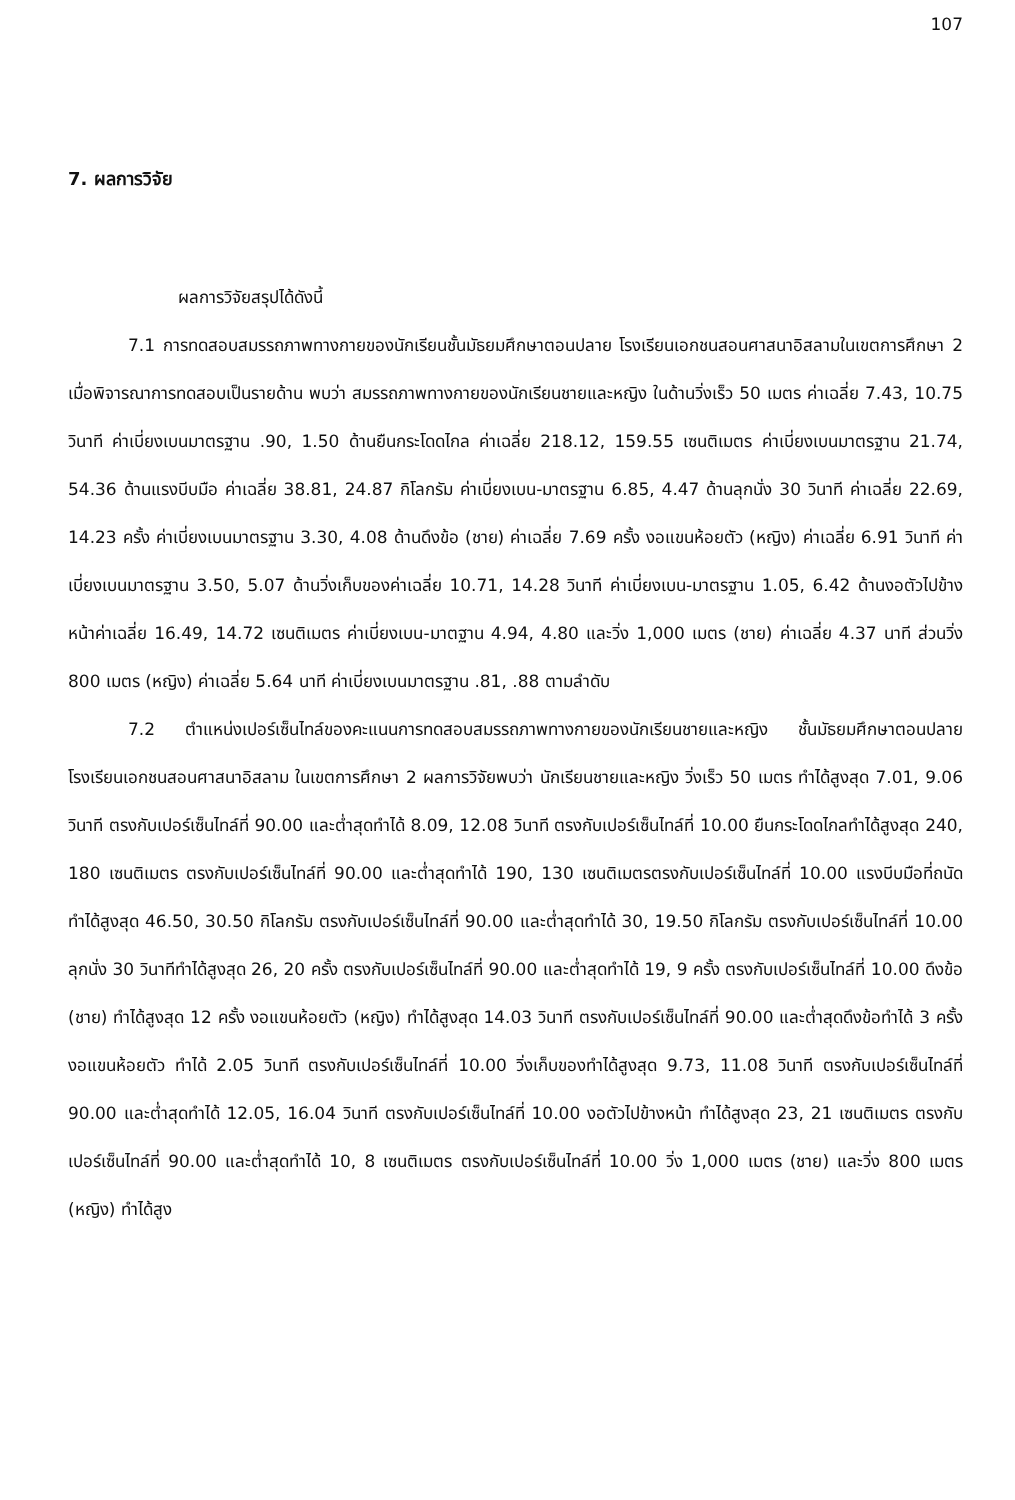107
7. ผลการวิจัย
ผลการวิจัยสรุปได้ดังนี้
7.1 การทดสอบสมรรถภาพทางกายของนักเรียนชั้นมัธยมศึกษาตอนปลาย โรงเรียนเอกชนสอนศาสนาอิสลามในเขตการศึกษา 2 เมื่อพิจารณาการทดสอบเป็นรายด้าน พบว่า สมรรถภาพทางกายของนักเรียนชายและหญิง ในด้านวิ่งเร็ว 50 เมตร ค่าเฉลี่ย 7.43, 10.75 วินาที ค่าเบี่ยงเบนมาตรฐาน .90, 1.50 ด้านยืนกระโดดไกล ค่าเฉลี่ย 218.12, 159.55 เซนติเมตร ค่าเบี่ยงเบนมาตรฐาน 21.74, 54.36 ด้านแรงบีบมือ ค่าเฉลี่ย 38.81, 24.87 กิโลกรัม ค่าเบี่ยงเบน-มาตรฐาน 6.85, 4.47 ด้านลุกนั่ง 30 วินาที ค่าเฉลี่ย 22.69, 14.23 ครั้ง ค่าเบี่ยงเบนมาตรฐาน 3.30, 4.08 ด้านดึงข้อ (ชาย) ค่าเฉลี่ย 7.69 ครั้ง งอแขนห้อยตัว (หญิง) ค่าเฉลี่ย 6.91 วินาที ค่าเบี่ยงเบนมาตรฐาน 3.50, 5.07 ด้านวิ่งเก็บของค่าเฉลี่ย 10.71, 14.28 วินาที ค่าเบี่ยงเบน-มาตรฐาน 1.05, 6.42 ด้านงอตัวไปข้างหน้าค่าเฉลี่ย 16.49, 14.72 เซนติเมตร ค่าเบี่ยงเบน-มาตฐาน 4.94, 4.80 และวิ่ง 1,000 เมตร (ชาย) ค่าเฉลี่ย 4.37 นาที ส่วนวิ่ง 800 เมตร (หญิง) ค่าเฉลี่ย 5.64 นาที ค่าเบี่ยงเบนมาตรฐาน .81, .88 ตามลำดับ
7.2 ตำแหน่งเปอร์เซ็นไทล์ของคะแนนการทดสอบสมรรถภาพทางกายของนักเรียนชายและหญิง ชั้นมัธยมศึกษาตอนปลาย โรงเรียนเอกชนสอนศาสนาอิสลาม ในเขตการศึกษา 2 ผลการวิจัยพบว่า นักเรียนชายและหญิง วิ่งเร็ว 50 เมตร ทำได้สูงสุด 7.01, 9.06 วินาที ตรงกับเปอร์เซ็นไทล์ที่ 90.00 และต่ำสุดทำได้ 8.09, 12.08 วินาที ตรงกับเปอร์เซ็นไทล์ที่ 10.00 ยืนกระโดดไกลทำได้สูงสุด 240, 180 เซนติเมตร ตรงกับเปอร์เซ็นไทล์ที่ 90.00 และต่ำสุดทำได้ 190, 130 เซนติเมตรตรงกับเปอร์เซ็นไทล์ที่ 10.00 แรงบีบมือที่ถนัดทำได้สูงสุด 46.50, 30.50 กิโลกรัม ตรงกับเปอร์เซ็นไทล์ที่ 90.00 และต่ำสุดทำได้ 30, 19.50 กิโลกรัม ตรงกับเปอร์เซ็นไทล์ที่ 10.00 ลุกนั่ง 30 วินาทีทำได้สูงสุด 26, 20 ครั้ง ตรงกับเปอร์เซ็นไทล์ที่ 90.00 และต่ำสุดทำได้ 19, 9 ครั้ง ตรงกับเปอร์เซ็นไทล์ที่ 10.00 ดึงข้อ (ชาย) ทำได้สูงสุด 12 ครั้ง งอแขนห้อยตัว (หญิง) ทำได้สูงสุด 14.03 วินาที ตรงกับเปอร์เซ็นไทล์ที่ 90.00 และต่ำสุดดึงข้อทำได้ 3 ครั้ง งอแขนห้อยตัว ทำได้ 2.05 วินาที ตรงกับเปอร์เซ็นไทล์ที่ 10.00 วิ่งเก็บของทำได้สูงสุด 9.73, 11.08 วินาที ตรงกับเปอร์เซ็นไทล์ที่ 90.00 และต่ำสุดทำได้ 12.05, 16.04 วินาที ตรงกับเปอร์เซ็นไทล์ที่ 10.00 งอตัวไปข้างหน้า ทำได้สูงสุด 23, 21 เซนติเมตร ตรงกับเปอร์เซ็นไทล์ที่ 90.00 และต่ำสุดทำได้ 10, 8 เซนติเมตร ตรงกับเปอร์เซ็นไทล์ที่ 10.00 วิ่ง 1,000 เมตร (ชาย) และวิ่ง 800 เมตร (หญิง) ทำได้สูง